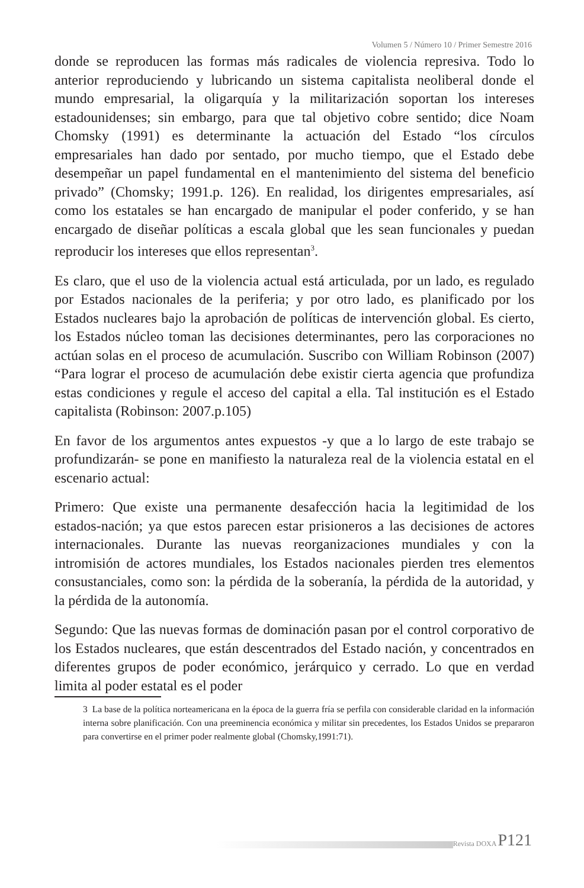Volumen 5 / Número 10 / Primer Semestre 2016
donde se reproducen las formas más radicales de violencia represiva. Todo lo anterior reproduciendo y lubricando un sistema capitalista neoliberal donde el mundo empresarial, la oligarquía y la militarización soportan los intereses estadounidenses; sin embargo, para que tal objetivo cobre sentido; dice Noam Chomsky (1991) es determinante la actuación del Estado “los círculos empresariales han dado por sentado, por mucho tiempo, que el Estado debe desempeñar un papel fundamental en el mantenimiento del sistema del beneficio privado” (Chomsky; 1991.p. 126). En realidad, los dirigentes empresariales, así como los estatales se han encargado de manipular el poder conferido, y se han encargado de diseñar políticas a escala global que les sean funcionales y puedan reproducir los intereses que ellos representan<sup>3</sup>.
Es claro, que el uso de la violencia actual está articulada, por un lado, es regulado por Estados nacionales de la periferia; y por otro lado, es planificado por los Estados nucleares bajo la aprobación de políticas de intervención global. Es cierto, los Estados núcleo toman las decisiones determinantes, pero las corporaciones no actúan solas en el proceso de acumulación. Suscribo con William Robinson (2007) “Para lograr el proceso de acumulación debe existir cierta agencia que profundiza estas condiciones y regule el acceso del capital a ella. Tal institución es el Estado capitalista (Robinson: 2007.p.105)
En favor de los argumentos antes expuestos -y que a lo largo de este trabajo se profundizarán- se pone en manifiesto la naturaleza real de la violencia estatal en el escenario actual:
Primero: Que existe una permanente desafección hacia la legitimidad de los estados-nación; ya que estos parecen estar prisioneros a las decisiones de actores internacionales. Durante las nuevas reorganizaciones mundiales y con la intromisión de actores mundiales, los Estados nacionales pierden tres elementos consustanciales, como son: la pérdida de la soberanía, la pérdida de la autoridad, y la pérdida de la autonomía.
Segundo: Que las nuevas formas de dominación pasan por el control corporativo de los Estados nucleares, que están descentrados del Estado nación, y concentrados en diferentes grupos de poder económico, jerárquico y cerrado. Lo que en verdad limita al poder estatal es el poder
3 La base de la política norteamericana en la época de la guerra fría se perfila con considerable claridad en la información interna sobre planificación. Con una preeminencia económica y militar sin precedentes, los Estados Unidos se prepararon para convertirse en el primer poder realmente global (Chomsky,1991:71).
Revista DOXA P121